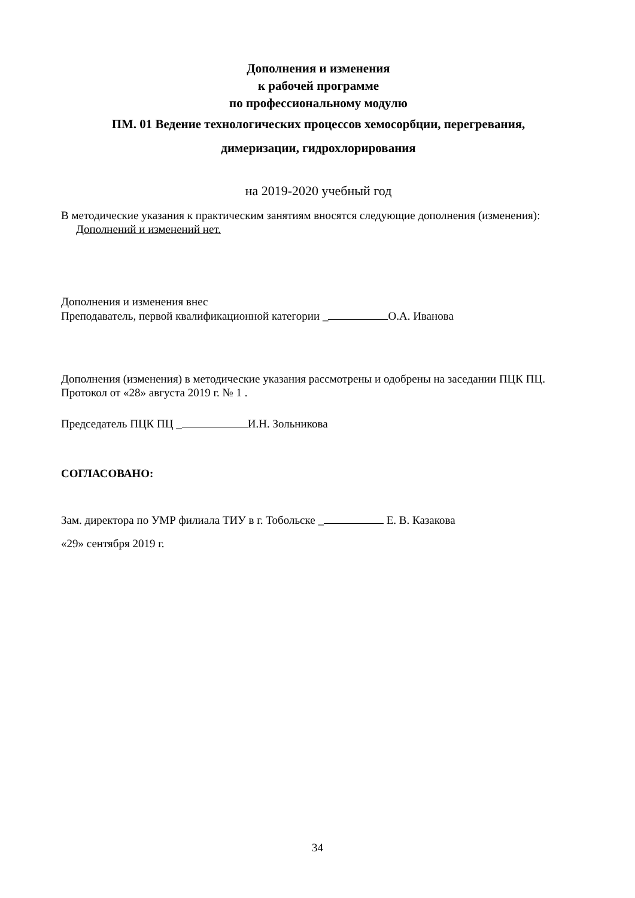Дополнения и изменения
к рабочей программе
по профессиональному модулю
ПМ. 01 Ведение технологических процессов хемосорбции, перегревания,
димеризации, гидрохлорирования
на 2019-2020 учебный год
В методические указания к практическим занятиям вносятся следующие дополнения (изменения):
Дополнений и изменений нет.
Дополнения и изменения внес
Преподаватель, первой квалификационной категории _ О.А. Иванова
Дополнения (изменения) в методические указания рассмотрены и одобрены на заседании ПЦК ПЦ.
Протокол от «28» августа 2019 г. № 1 .
Председатель ПЦК ПЦ _ И.Н. Зольникова
СОГЛАСОВАНО:
Зам. директора по УМР филиала ТИУ в г. Тобольске _ Е. В. Казакова
«29» сентября 2019 г.
34